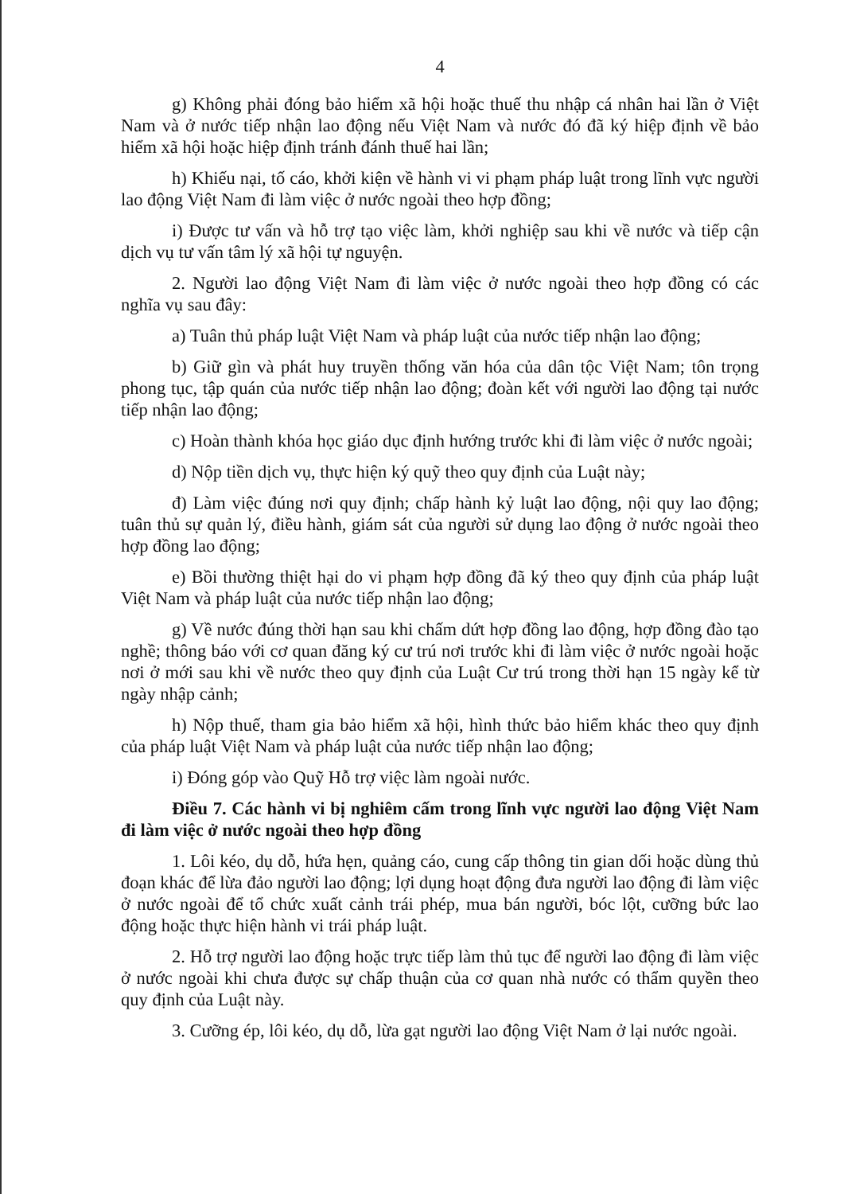4
g) Không phải đóng bảo hiểm xã hội hoặc thuế thu nhập cá nhân hai lần ở Việt Nam và ở nước tiếp nhận lao động nếu Việt Nam và nước đó đã ký hiệp định về bảo hiểm xã hội hoặc hiệp định tránh đánh thuế hai lần;
h) Khiếu nại, tố cáo, khởi kiện về hành vi vi phạm pháp luật trong lĩnh vực người lao động Việt Nam đi làm việc ở nước ngoài theo hợp đồng;
i) Được tư vấn và hỗ trợ tạo việc làm, khởi nghiệp sau khi về nước và tiếp cận dịch vụ tư vấn tâm lý xã hội tự nguyện.
2. Người lao động Việt Nam đi làm việc ở nước ngoài theo hợp đồng có các nghĩa vụ sau đây:
a) Tuân thủ pháp luật Việt Nam và pháp luật của nước tiếp nhận lao động;
b) Giữ gìn và phát huy truyền thống văn hóa của dân tộc Việt Nam; tôn trọng phong tục, tập quán của nước tiếp nhận lao động; đoàn kết với người lao động tại nước tiếp nhận lao động;
c) Hoàn thành khóa học giáo dục định hướng trước khi đi làm việc ở nước ngoài;
d) Nộp tiền dịch vụ, thực hiện ký quỹ theo quy định của Luật này;
đ) Làm việc đúng nơi quy định; chấp hành kỷ luật lao động, nội quy lao động; tuân thủ sự quản lý, điều hành, giám sát của người sử dụng lao động ở nước ngoài theo hợp đồng lao động;
e) Bồi thường thiệt hại do vi phạm hợp đồng đã ký theo quy định của pháp luật Việt Nam và pháp luật của nước tiếp nhận lao động;
g) Về nước đúng thời hạn sau khi chấm dứt hợp đồng lao động, hợp đồng đào tạo nghề; thông báo với cơ quan đăng ký cư trú nơi trước khi đi làm việc ở nước ngoài hoặc nơi ở mới sau khi về nước theo quy định của Luật Cư trú trong thời hạn 15 ngày kể từ ngày nhập cảnh;
h) Nộp thuế, tham gia bảo hiểm xã hội, hình thức bảo hiểm khác theo quy định của pháp luật Việt Nam và pháp luật của nước tiếp nhận lao động;
i) Đóng góp vào Quỹ Hỗ trợ việc làm ngoài nước.
Điều 7. Các hành vi bị nghiêm cấm trong lĩnh vực người lao động Việt Nam đi làm việc ở nước ngoài theo hợp đồng
1. Lôi kéo, dụ dỗ, hứa hẹn, quảng cáo, cung cấp thông tin gian dối hoặc dùng thủ đoạn khác để lừa đảo người lao động; lợi dụng hoạt động đưa người lao động đi làm việc ở nước ngoài để tổ chức xuất cảnh trái phép, mua bán người, bóc lột, cưỡng bức lao động hoặc thực hiện hành vi trái pháp luật.
2. Hỗ trợ người lao động hoặc trực tiếp làm thủ tục để người lao động đi làm việc ở nước ngoài khi chưa được sự chấp thuận của cơ quan nhà nước có thẩm quyền theo quy định của Luật này.
3. Cưỡng ép, lôi kéo, dụ dỗ, lừa gạt người lao động Việt Nam ở lại nước ngoài.